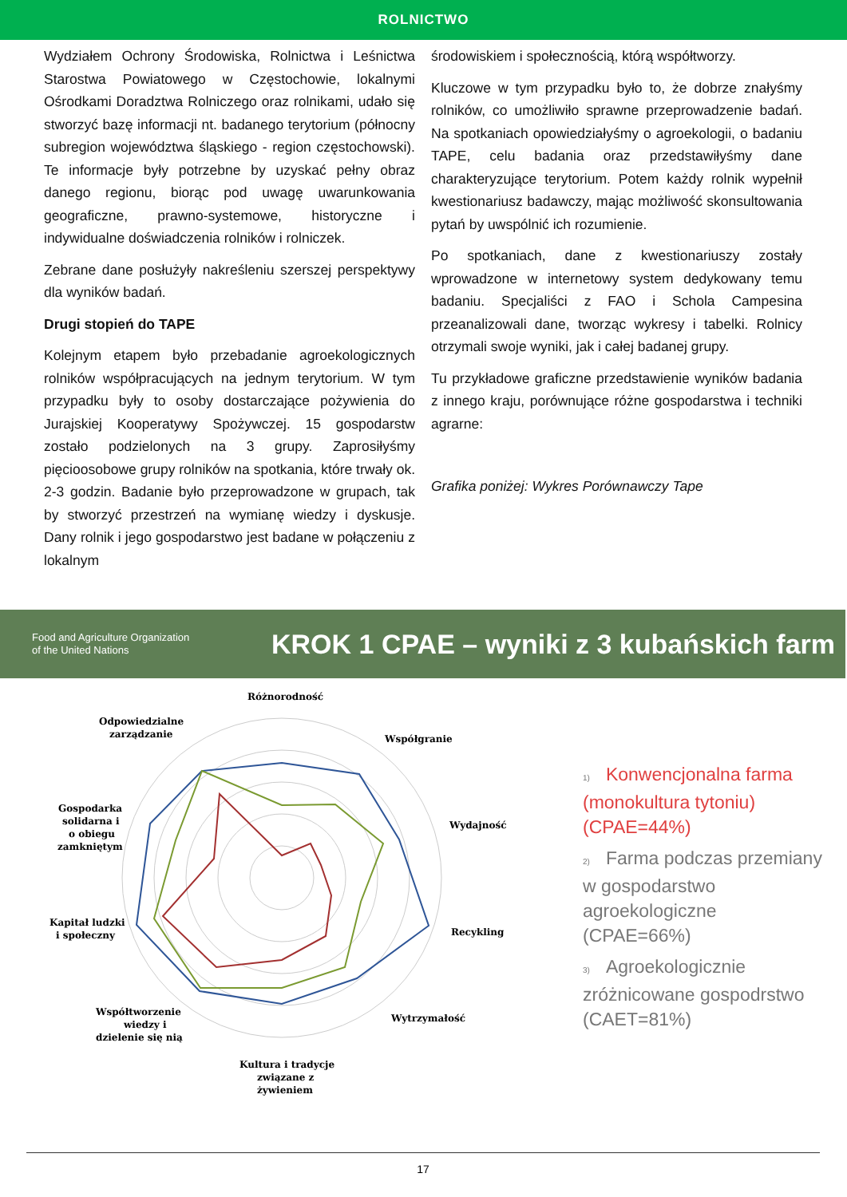ROLNICTWO
Wydziałem Ochrony Środowiska, Rolnictwa i Leśnictwa Starostwa Powiatowego w Częstochowie, lokalnymi Ośrodkami Doradztwa Rolniczego oraz rolnikami, udało się stworzyć bazę informacji nt. badanego terytorium (północny subregion województwa śląskiego - region częstochowski). Te informacje były potrzebne by uzyskać pełny obraz danego regionu, biorąc pod uwagę uwarunkowania geograficzne, prawno-systemowe, historyczne i indywidualne doświadczenia rolników i rolniczek.
Zebrane dane posłużyły nakreśleniu szerszej perspektywy dla wyników badań.
Drugi stopień do TAPE
Kolejnym etapem było przebadanie agroekologicznych rolników współpracujących na jednym terytorium. W tym przypadku były to osoby dostarczające pożywienia do Jurajskiej Kooperatywy Spożywczej. 15 gospodarstw zostało podzielonych na 3 grupy. Zaprosiłyśmy pięcioosobowe grupy rolników na spotkania, które trwały ok. 2-3 godzin. Badanie było przeprowadzone w grupach, tak by stworzyć przestrzeń na wymianę wiedzy i dyskusje. Dany rolnik i jego gospodarstwo jest badane w połączeniu z lokalnym
środowiskiem i społecznością, którą współtworzy.
Kluczowe w tym przypadku było to, że dobrze znałyśmy rolników, co umożliwiło sprawne przeprowadzenie badań. Na spotkaniach opowiedziałyśmy o agroekologii, o badaniu TAPE, celu badania oraz przedstawiłyśmy dane charakteryzujące terytorium. Potem każdy rolnik wypełnił kwestionariusz badawczy, mając możliwość skonsultowania pytań by uwspólnić ich rozumienie.
Po spotkaniach, dane z kwestionariuszy zostały wprowadzone w internetowy system dedykowany temu badaniu. Specjaliści z FAO i Schola Campesina przeanalizowali dane, tworząc wykresy i tabelki. Rolnicy otrzymali swoje wyniki, jak i całej badanej grupy.
Tu przykładowe graficzne przedstawienie wyników badania z innego kraju, porównujące różne gospodarstwa i techniki agrarne:
Grafika poniżej: Wykres Porównawczy Tape
Food and Agriculture Organization
of the United Nations
KROK 1 CPAE – wyniki z 3 kubańskich farm
Różnorodność
Współgranie
Wydajność
Recykling
Wytrzymałość
Kultura i tradycje
związane z
żywieniem
Współtworzenie
wiedzy i
dzielenie się nią
Kapitał ludzki
i społeczny
Gospodarka
solidarna i
o obiegu
zamkniętym
Odpowiedzialne
zarządzanie
1) Konwencjonalna farma
(monokultura tytoniu)
(CPAE=44%)
2) Farma podczas przemiany
w gospodarstwo
agroekologiczne
(CPAE=66%)
3) Agroekologicznie
zróżnicowane gospodrstwo
(CAET=81%)
17